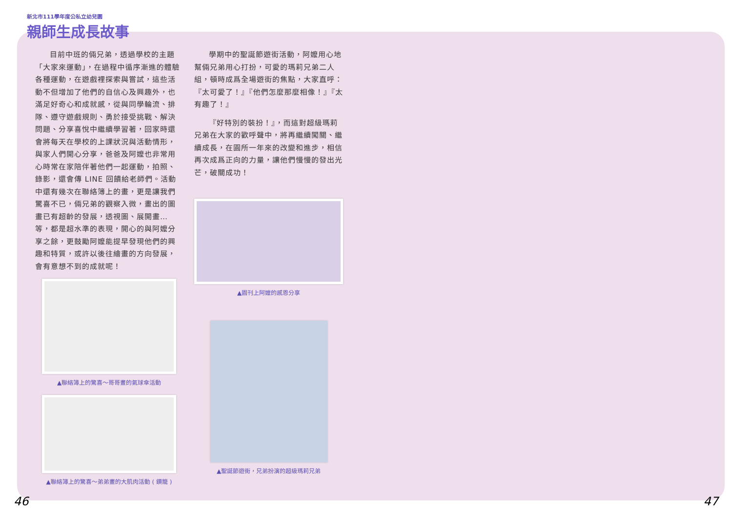新北市111學年度公私立幼兒園
親師生成長故事
目前中班的倆兄弟，透過學校的主題「大家來運動」，在過程中循序漸進的體驗各種運動，在遊戲裡探索與嘗試，這些活動不但增加了他們的自信心及興趣外，也滿足好奇心和成就感，從與同學輪流、排隊、遵守遊戲規則、勇於接受挑戰、解決問題、分享喜悅中繼續學習著，回家時還會將每天在學校的上課狀況與活動情形，與家人們開心分享，爸爸及阿嬤也非常用心時常在家陪伴著他們一起運動，拍照、錄影，還會傳 LINE 回饋給老師們。活動中還有幾次在聯絡簿上的畫，更是讓我們驚喜不已，倆兄弟的觀察入微，畫出的圖畫已有超齡的發展，透視圖、展開畫…等，都是超水準的表現，開心的與阿嬤分享之餘，更鼓勵阿嬤能提早發現他們的興趣和特質，或許以後往繪畫的方向發展，會有意想不到的成就呢！
▲聯絡簿上的驚喜～哥哥畫的氣球傘活動
▲聯絡簿上的驚喜～弟弟畫的大肌肉活動 ( 鑽籠 )
學期中的聖誕節遊街活動，阿嬤用心地幫倆兄弟用心打扮，可愛的瑪莉兄弟二人組，頓時成爲全場遊街的焦點，大家直呼：『太可愛了！』『他們怎麼那麼相像！』『太有趣了！』
『好特別的裝扮！』，而這對超級瑪莉兄弟在大家的歡呼聲中，將再繼續闖關、繼續成長，在園所一年來的改變和進步，相信再次成爲正向的力量，讓他們慢慢的發出光芒，破關成功！
▲園刊上阿嬤的感恩分享
▲聖誕節遊街，兄弟扮演的超級瑪莉兄弟
46 47